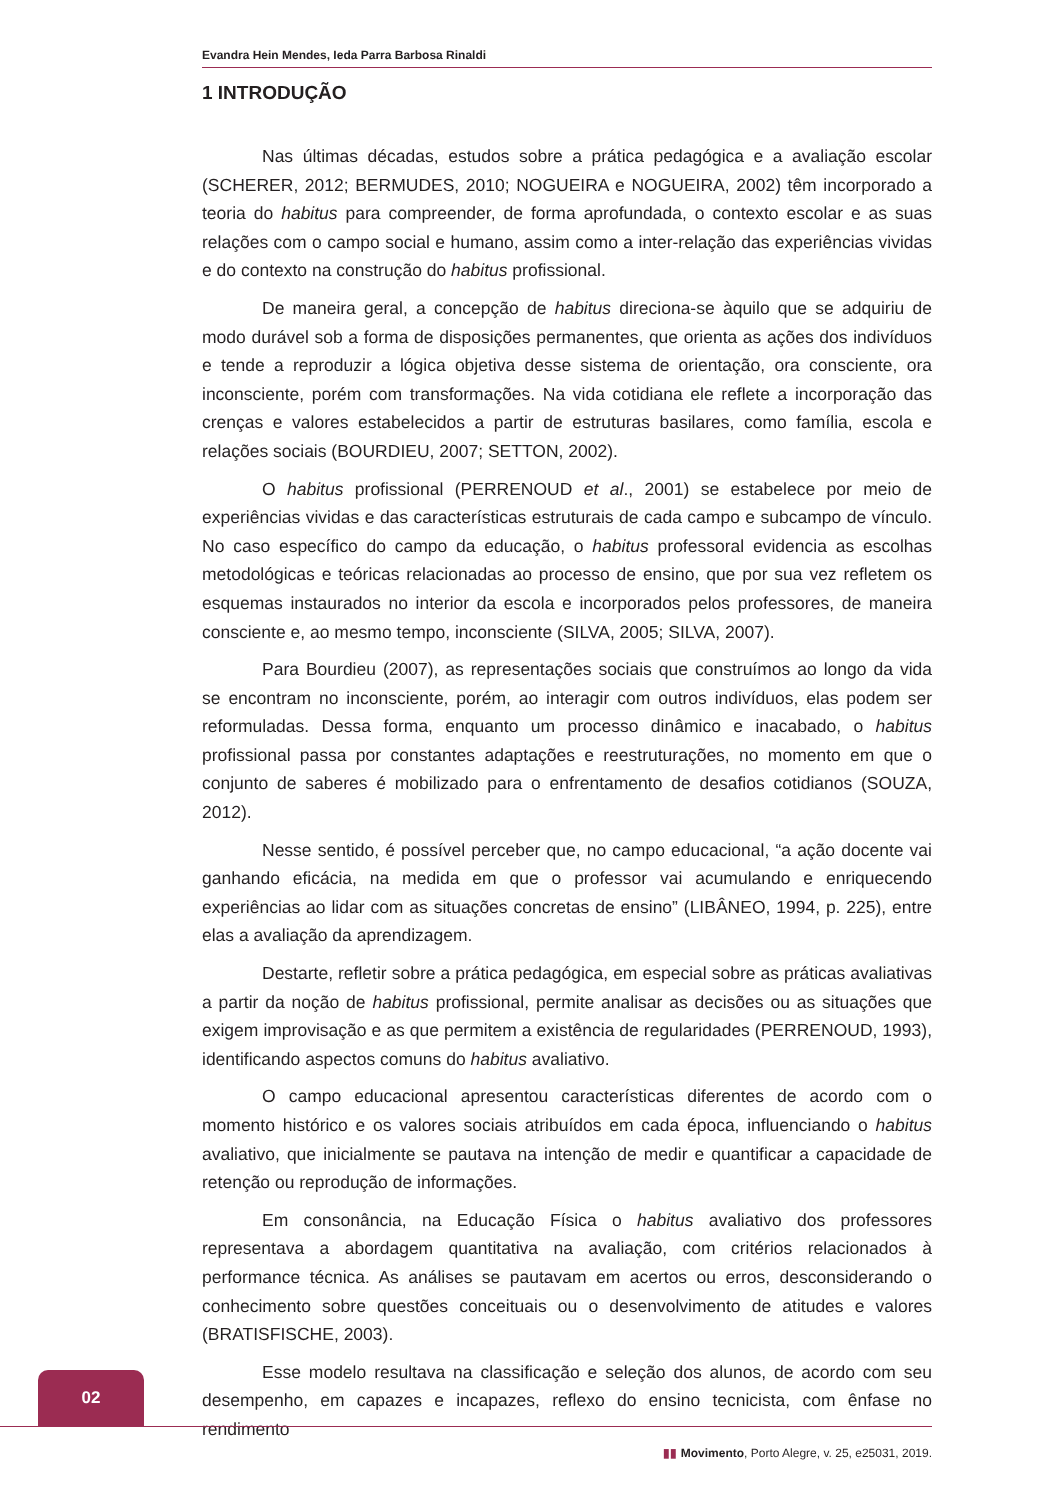Evandra Hein Mendes, Ieda Parra Barbosa Rinaldi
1 INTRODUÇÃO
Nas últimas décadas, estudos sobre a prática pedagógica e a avaliação escolar (SCHERER, 2012; BERMUDES, 2010; NOGUEIRA e NOGUEIRA, 2002) têm incorporado a teoria do habitus para compreender, de forma aprofundada, o contexto escolar e as suas relações com o campo social e humano, assim como a inter-relação das experiências vividas e do contexto na construção do habitus profissional.
De maneira geral, a concepção de habitus direciona-se àquilo que se adquiriu de modo durável sob a forma de disposições permanentes, que orienta as ações dos indivíduos e tende a reproduzir a lógica objetiva desse sistema de orientação, ora consciente, ora inconsciente, porém com transformações. Na vida cotidiana ele reflete a incorporação das crenças e valores estabelecidos a partir de estruturas basilares, como família, escola e relações sociais (BOURDIEU, 2007; SETTON, 2002).
O habitus profissional (PERRENOUD et al., 2001) se estabelece por meio de experiências vividas e das características estruturais de cada campo e subcampo de vínculo. No caso específico do campo da educação, o habitus professoral evidencia as escolhas metodológicas e teóricas relacionadas ao processo de ensino, que por sua vez refletem os esquemas instaurados no interior da escola e incorporados pelos professores, de maneira consciente e, ao mesmo tempo, inconsciente (SILVA, 2005; SILVA, 2007).
Para Bourdieu (2007), as representações sociais que construímos ao longo da vida se encontram no inconsciente, porém, ao interagir com outros indivíduos, elas podem ser reformuladas. Dessa forma, enquanto um processo dinâmico e inacabado, o habitus profissional passa por constantes adaptações e reestruturações, no momento em que o conjunto de saberes é mobilizado para o enfrentamento de desafios cotidianos (SOUZA, 2012).
Nesse sentido, é possível perceber que, no campo educacional, “a ação docente vai ganhando eficácia, na medida em que o professor vai acumulando e enriquecendo experiências ao lidar com as situações concretas de ensino” (LIBÂNEO, 1994, p. 225), entre elas a avaliação da aprendizagem.
Destarte, refletir sobre a prática pedagógica, em especial sobre as práticas avaliativas a partir da noção de habitus profissional, permite analisar as decisões ou as situações que exigem improvisação e as que permitem a existência de regularidades (PERRENOUD, 1993), identificando aspectos comuns do habitus avaliativo.
O campo educacional apresentou características diferentes de acordo com o momento histórico e os valores sociais atribuídos em cada época, influenciando o habitus avaliativo, que inicialmente se pautava na intenção de medir e quantificar a capacidade de retenção ou reprodução de informações.
Em consonância, na Educação Física o habitus avaliativo dos professores representava a abordagem quantitativa na avaliação, com critérios relacionados à performance técnica. As análises se pautavam em acertos ou erros, desconsiderando o conhecimento sobre questões conceituais ou o desenvolvimento de atitudes e valores (BRATISFISCHE, 2003).
Esse modelo resultava na classificação e seleção dos alunos, de acordo com seu desempenho, em capazes e incapazes, reflexo do ensino tecnicista, com ênfase no rendimento
02
▮▮ Movimento, Porto Alegre, v. 25, e25031, 2019.